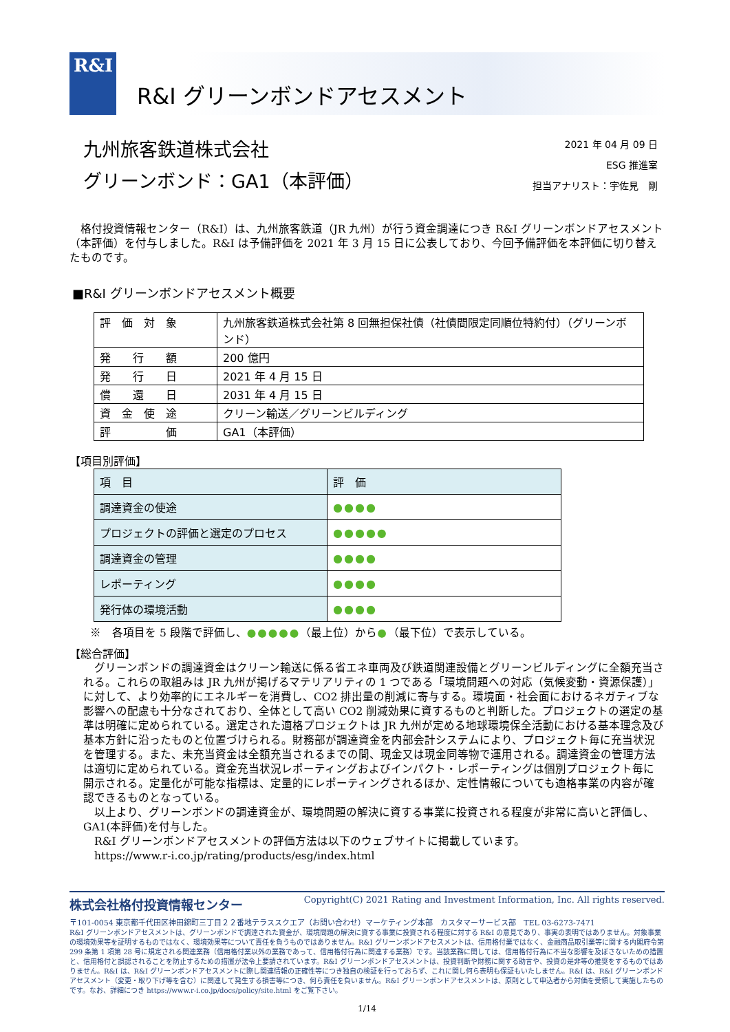R&I
R&I グリーンボンドアセスメント
九州旅客鉄道株式会社
グリーンボンド：GA1（本評価）
2021 年 04 月 09 日
ESG 推進室
担当アナリスト：宇佐見　剛
　格付投資情報センター（R&I）は、九州旅客鉄道（JR 九州）が行う資金調達につき R&I グリーンボンドアセスメント（本評価）を付与しました。R&I は予備評価を 2021 年 3 月 15 日に公表しており、今回予備評価を本評価に切り替えたものです。
■R&I グリーンボンドアセスメント概要
| 評 価 対 象 | 九州旅客鉄道株式会社第 8 回無担保社債（社債間限定同順位特約付）（グリーンボンド） |
| 発 行 額 | 200 億円 |
| 発 行 日 | 2021 年 4 月 15 日 |
| 償 還 日 | 2031 年 4 月 15 日 |
| 資 金 使 途 | クリーン輸送／グリーンビルディング |
| 評 価 | GA1（本評価） |
【項目別評価】
| 項 目 | 評 価 |
| 調達資金の使途 | ●●●● |
| プロジェクトの評価と選定のプロセス | ●●●●● |
| 調達資金の管理 | ●●●● |
| レポーティング | ●●●● |
| 発行体の環境活動 | ●●●● |
※　各項目を 5 段階で評価し、●●●●●（最上位）から●（最下位）で表示している。
【総合評価】
　グリーンボンドの調達資金はクリーン輸送に係る省エネ車両及び鉄道関連設備とグリーンビルディングに全額充当される。これらの取組みは JR 九州が掲げるマテリアリティの 1 つである「環境問題への対応（気候変動・資源保護）」に対して、より効率的にエネルギーを消費し、CO2 排出量の削減に寄与する。環境面・社会面におけるネガティブな影響への配慮も十分なされており、全体として高い CO2 削減効果に資するものと判断した。プロジェクトの選定の基準は明確に定められている。選定された適格プロジェクトは JR 九州が定める地球環境保全活動における基本理念及び基本方針に沿ったものと位置づけられる。財務部が調達資金を内部会計システムにより、プロジェクト毎に充当状況を管理する。また、未充当資金は全額充当されるまでの間、現金又は現金同等物で運用される。調達資金の管理方法は適切に定められている。資金充当状況レポーティングおよびインパクト・レポーティングは個別プロジェクト毎に開示される。定量化が可能な指標は、定量的にレポーティングされるほか、定性情報についても適格事業の内容が確認できるものとなっている。
　以上より、グリーンボンドの調達資金が、環境問題の解決に資する事業に投資される程度が非常に高いと評価し、GA1(本評価)を付与した。
　R&I グリーンボンドアセスメントの評価方法は以下のウェブサイトに掲載しています。
　https://www.r-i.co.jp/rating/products/esg/index.html
株式会社格付投資情報センター Copyright(C) 2021 Rating and Investment Information, Inc. All rights reserved.
〒101-0054 東京都千代田区神田錦町三丁目２２番地テラススクエア（お問い合わせ）マーケティング本部　カスタマーサービス部　TEL 03-6273-7471
R&I グリーンボンドアセスメントは、グリーンボンドで調達された資金が、環境問題の解決に資する事業に投資される程度に対する R&I の意見であり、事実の表明ではありません。対象事業の環境効果等を証明するものではなく、環境効果等について責任を負うものではありません。R&I グリーンボンドアセスメントは、信用格付業ではなく、金融商品取引業等に関する内閣府令第 299 条第 1 項第 28 号に規定される関連業務（信用格付業以外の業務であって、信用格付行為に関連する業務）です。当該業務に関しては、信用格付行為に不当な影響を及ぼさないための措置と、信用格付と誤認されることを防止するための措置が法令上要請されています。R&I グリーンボンドアセスメントは、投資判断や財務に関する助言や、投資の是非等の推奨をするものではありません。R&I は、R&I グリーンボンドアセスメントに際し関連情報の正確性等につき独自の検証を行っておらず、これに関し何ら表明も保証もいたしません。R&I は、R&I グリーンボンドアセスメント（変更・取り下げ等を含む）に関連して発生する損害等につき、何ら責任を負いません。R&I グリーンボンドアセスメントは、原則として申込者から対価を受領して実施したものです。なお、詳細につき https://www.r-i.co.jp/docs/policy/site.html をご覧下さい。
1/14